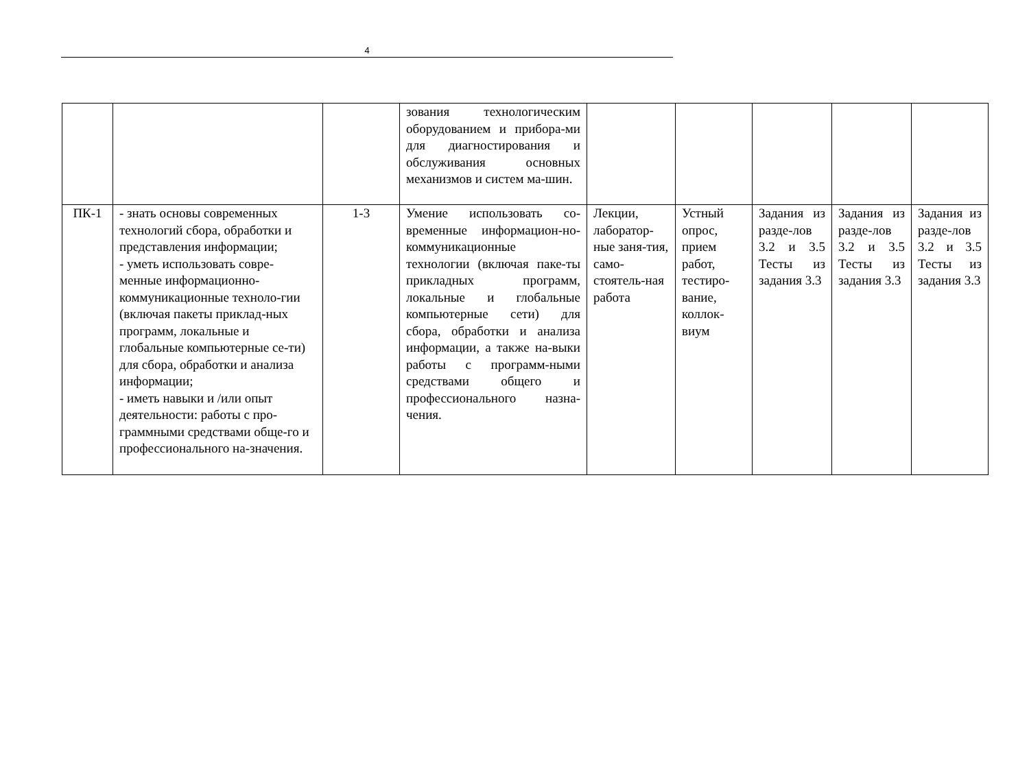4
| | | | зования технологическим оборудованием и прибора-ми для диагностирования и обслуживания основных механизмов и систем ма-шин. | | | | | |
| ПК-1 | - знать основы современных технологий сбора, обработки и представления информации; - уметь использовать совре-менные информационно-коммуникационные техноло-гии (включая пакеты приклад-ных программ, локальные и глобальные компьютерные се-ти) для сбора, обработки и анализа информации; - иметь навыки и /или опыт деятельности: работы с про-граммными средствами обще-го и профессионального на-значения. | 1-3 | Умение использовать со-временные информацион-но-коммуникационные технологии (включая паке-ты прикладных программ, локальные и глобальные компьютерные сети) для сбора, обработки и анализа информации, а также на-выки работы с программ-ными средствами общего и профессионального назна-чения. | Лекции, лаборатор-ные заня-тия, само-стоятель-ная работа | Устный опрос, прием работ, тестиро-вание, коллок-виум | Задания из разде-лов 3.2 и 3.5 Тесты из задания 3.3 | Задания из разде-лов 3.2 и 3.5 Тесты из задания 3.3 | Задания из разде-лов 3.2 и 3.5 Тесты из задания 3.3 |